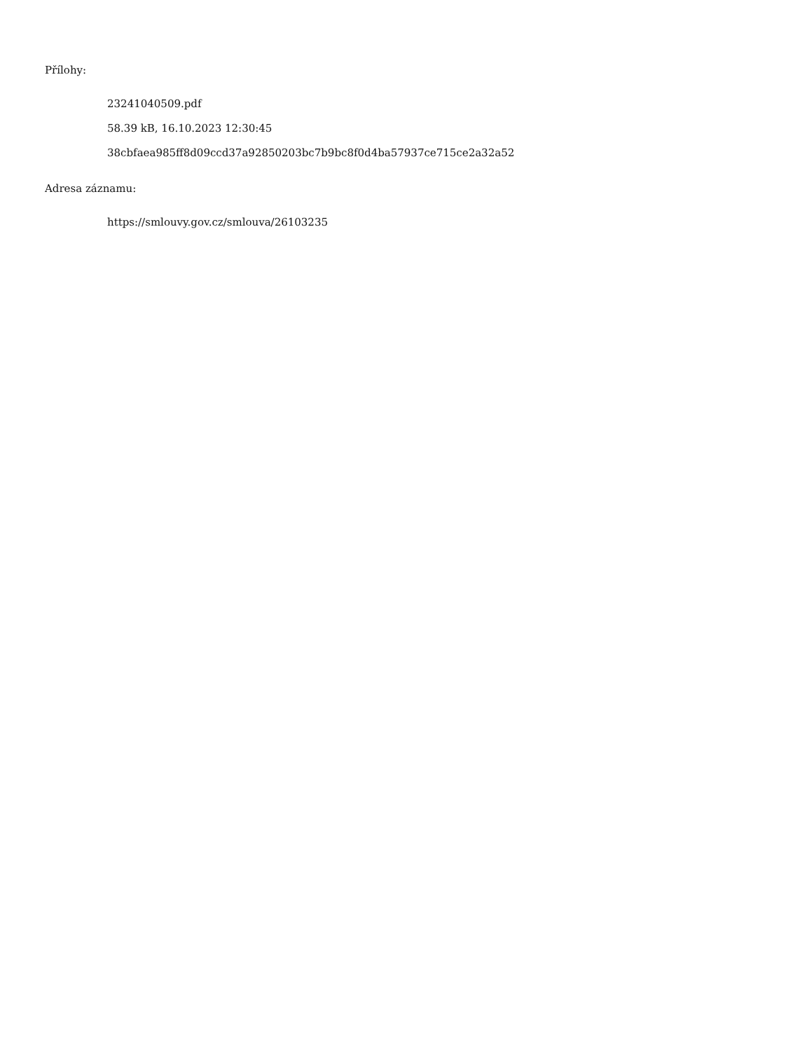Přílohy:
23241040509.pdf
58.39 kB, 16.10.2023 12:30:45
38cbfaea985ff8d09ccd37a92850203bc7b9bc8f0d4ba57937ce715ce2a32a52
Adresa záznamu:
https://smlouvy.gov.cz/smlouva/26103235